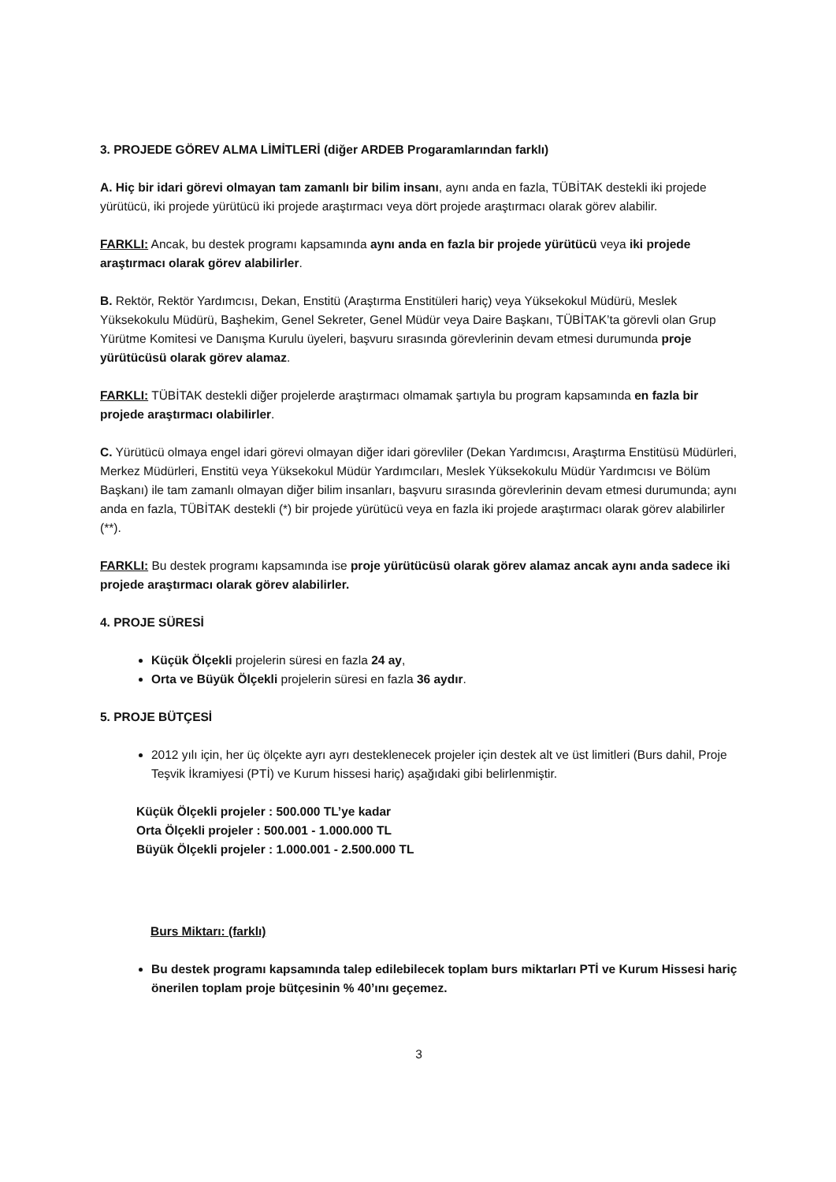3. PROJEDE GÖREV ALMA LİMİTLERİ (diğer ARDEB Progaramlarından farklı)
A. Hiç bir idari görevi olmayan tam zamanlı bir bilim insanı, aynı anda en fazla, TÜBİTAK destekli iki projede yürütücü, iki projede yürütücü iki projede araştırmacı veya dört projede araştırmacı olarak görev alabilir.
FARKLI: Ancak, bu destek programı kapsamında aynı anda en fazla bir projede yürütücü veya iki projede araştırmacı olarak görev alabilirler.
B. Rektör, Rektör Yardımcısı, Dekan, Enstitü (Araştırma Enstitüleri hariç) veya Yüksekokul Müdürü, Meslek Yüksekokulu Müdürü, Başhekim, Genel Sekreter, Genel Müdür veya Daire Başkanı, TÜBİTAK’ta görevli olan Grup Yürütme Komitesi ve Danışma Kurulu üyeleri, başvuru sırasında görevlerinin devam etmesi durumunda proje yürütücüsü olarak görev alamaz.
FARKLI: TÜBİTAK destekli diğer projelerde araştırmacı olmamak şartıyla bu program kapsamında en fazla bir projede araştırmacı olabilirler.
C. Yürütücü olmaya engel idari görevi olmayan diğer idari görevliler (Dekan Yardımcısı, Araştırma Enstitüsü Müdürleri, Merkez Müdürleri, Enstitü veya Yüksekokul Müdür Yardımcıları, Meslek Yüksekokulu Müdür Yardımcısı ve Bölüm Başkanı) ile tam zamanlı olmayan diğer bilim insanları, başvuru sırasında görevlerinin devam etmesi durumunda; aynı anda en fazla, TÜBİTAK destekli (*) bir projede yürütücü veya en fazla iki projede araştırmacı olarak görev alabilirler (**).
FARKLI: Bu destek programı kapsamında ise proje yürütücüsü olarak görev alamaz ancak aynı anda sadece iki projede araştırmacı olarak görev alabilirler.
4. PROJE SÜRESİ
Küçük Ölçekli projelerin süresi en fazla 24 ay,
Orta ve Büyük Ölçekli projelerin süresi en fazla 36 aydır.
5. PROJE BÜTÇESİ
2012 yılı için, her üç ölçekte ayrı ayrı desteklenecek projeler için destek alt ve üst limitleri (Burs dahil, Proje Teşvik İkramiyesi (PTİ) ve Kurum hissesi hariç) aşağıdaki gibi belirlenmiştir.
Küçük Ölçekli projeler : 500.000 TL’ye kadar
Orta Ölçekli projeler : 500.001 - 1.000.000 TL
Büyük Ölçekli projeler : 1.000.001 - 2.500.000 TL
Burs Miktarı: (farklı)
Bu destek programı kapsamında talep edilebilecek toplam burs miktarları PTİ ve Kurum Hissesi hariç önerilen toplam proje bütçesinin % 40’ını geçemez.
3